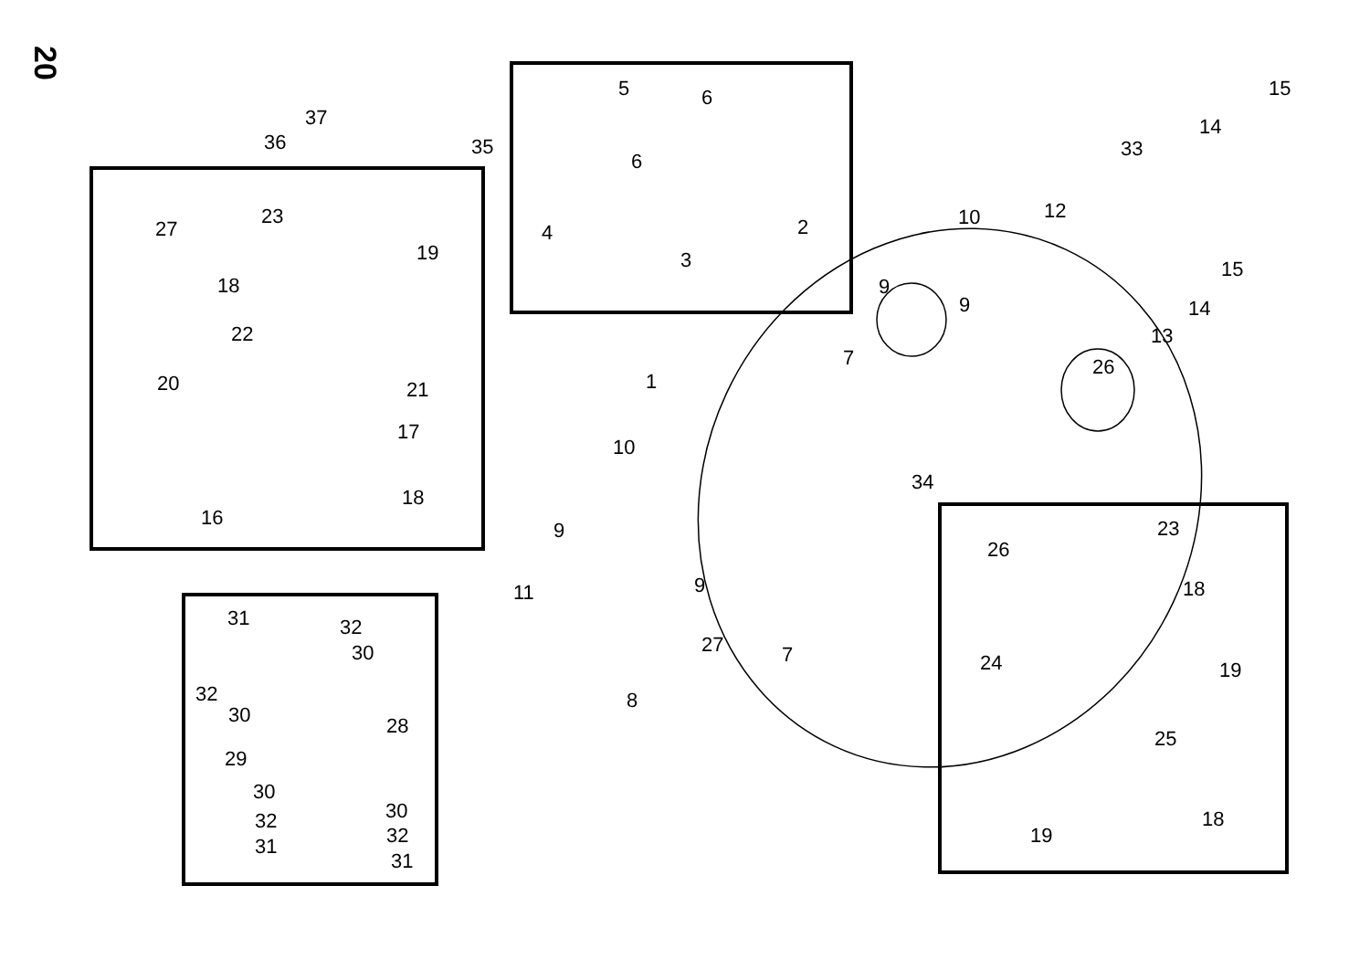20
5
6
6
4
3
2
37
36
35
15
14
33
10
12
15
9
9
14
13
7
26
1
34
27
23
19
18
22
20
21
17
18
16
10
9
9
11
27
7
8
31
32
30
32
30
28
29
30
30
32
32
31
31
26
23
18
24
19
25
18
19